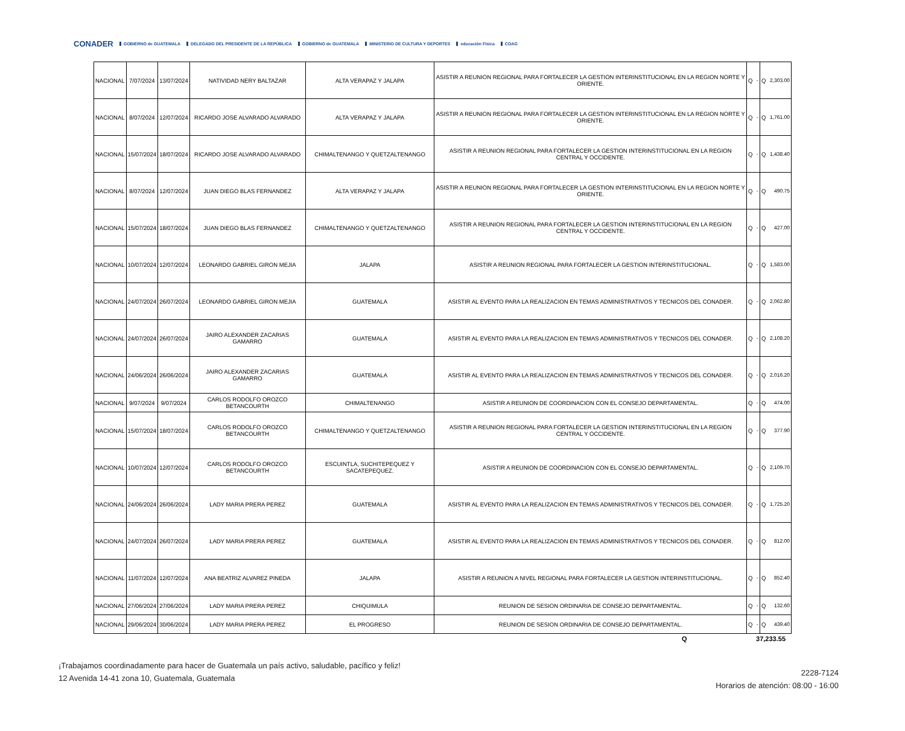CONADER GOBIERNO de GUATEMALA DELEGADO DEL PRESIDENTE DE LA REPÚBLICA GOBIERNO de GUATEMALA MINISTERIO DE CULTURA Y DEPORTES educación Física COAG
| NACIONAL | 7/07/2024 | 13/07/2024 | NATIVIDAD NERY BALTAZAR | ALTA VERAPAZ Y JALAPA | ASISTIR A REUNION REGIONAL PARA FORTALECER LA GESTION INTERINSTITUCIONAL EN LA REGION NORTE Y ORIENTE. | Q | - | Q | 2,303.00 |
| NACIONAL | 8/07/2024 | 12/07/2024 | RICARDO JOSE ALVARADO ALVARADO | ALTA VERAPAZ Y JALAPA | ASISTIR A REUNION REGIONAL PARA FORTALECER LA GESTION INTERINSTITUCIONAL EN LA REGION NORTE Y ORIENTE. | Q | - | Q | 1,761.00 |
| NACIONAL | 15/07/2024 | 18/07/2024 | RICARDO JOSE ALVARADO ALVARADO | CHIMALTENANGO Y QUETZALTENANGO | ASISTIR A REUNION REGIONAL PARA FORTALECER LA GESTION INTERINSTITUCIONAL EN LA REGION CENTRAL Y OCCIDENTE. | Q | - | Q | 1,438.40 |
| NACIONAL | 8/07/2024 | 12/07/2024 | JUAN DIEGO BLAS FERNANDEZ | ALTA VERAPAZ Y JALAPA | ASISTIR A REUNION REGIONAL PARA FORTALECER LA GESTION INTERINSTITUCIONAL EN LA REGION NORTE Y ORIENTE. | Q | - | Q | 490.75 |
| NACIONAL | 15/07/2024 | 18/07/2024 | JUAN DIEGO BLAS FERNANDEZ | CHIMALTENANGO Y QUETZALTENANGO | ASISTIR A REUNION REGIONAL PARA FORTALECER LA GESTION INTERINSTITUCIONAL EN LA REGION CENTRAL Y OCCIDENTE. | Q | - | Q | 427.00 |
| NACIONAL | 10/07/2024 | 12/07/2024 | LEONARDO GABRIEL GIRON MEJIA | JALAPA | ASISTIR A REUNION REGIONAL PARA FORTALECER LA GESTION INTERINSTITUCIONAL. | Q | - | Q | 1,583.00 |
| NACIONAL | 24/07/2024 | 26/07/2024 | LEONARDO GABRIEL GIRON MEJIA | GUATEMALA | ASISTIR AL EVENTO PARA LA REALIZACION EN TEMAS ADMINISTRATIVOS Y TECNICOS DEL CONADER. | Q | - | Q | 2,062.80 |
| NACIONAL | 24/07/2024 | 26/07/2024 | JAIRO ALEXANDER ZACARIAS GAMARRO | GUATEMALA | ASISTIR AL EVENTO PARA LA REALIZACION EN TEMAS ADMINISTRATIVOS Y TECNICOS DEL CONADER. | Q | - | Q | 2,108.20 |
| NACIONAL | 24/06/2024 | 26/06/2024 | JAIRO ALEXANDER ZACARIAS GAMARRO | GUATEMALA | ASISTIR AL EVENTO PARA LA REALIZACION EN TEMAS ADMINISTRATIVOS Y TECNICOS DEL CONADER. | Q | - | Q | 2,016.20 |
| NACIONAL | 9/07/2024 | 9/07/2024 | CARLOS RODOLFO OROZCO BETANCOURTH | CHIMALTENANGO | ASISTIR A REUNION DE COORDINACION CON EL CONSEJO DEPARTAMENTAL. | Q | - | Q | 474.00 |
| NACIONAL | 15/07/2024 | 18/07/2024 | CARLOS RODOLFO OROZCO BETANCOURTH | CHIMALTENANGO Y QUETZALTENANGO | ASISTIR A REUNION REGIONAL PARA FORTALECER LA GESTION INTERINSTITUCIONAL EN LA REGION CENTRAL Y OCCIDENTE. | Q | - | Q | 377.90 |
| NACIONAL | 10/07/2024 | 12/07/2024 | CARLOS RODOLFO OROZCO BETANCOURTH | ESCUINTLA, SUCHITEPEQUEZ Y SACATEPEQUEZ. | ASISTIR A REUNION DE COORDINACION CON EL CONSEJO DEPARTAMENTAL. | Q | - | Q | 2,109.70 |
| NACIONAL | 24/06/2024 | 26/06/2024 | LADY MARIA PRERA PEREZ | GUATEMALA | ASISTIR AL EVENTO PARA LA REALIZACION EN TEMAS ADMINISTRATIVOS Y TECNICOS DEL CONADER. | Q | - | Q | 1,725.20 |
| NACIONAL | 24/07/2024 | 26/07/2024 | LADY MARIA PRERA PEREZ | GUATEMALA | ASISTIR AL EVENTO PARA LA REALIZACION EN TEMAS ADMINISTRATIVOS Y TECNICOS DEL CONADER. | Q | - | Q | 812.00 |
| NACIONAL | 11/07/2024 | 12/07/2024 | ANA BEATRIZ ALVAREZ PINEDA | JALAPA | ASISTIR A REUNION A NIVEL REGIONAL PARA FORTALECER LA GESTION INTERINSTITUCIONAL. | Q | - | Q | 852.40 |
| NACIONAL | 27/06/2024 | 27/06/2024 | LADY MARIA PRERA PEREZ | CHIQUIMULA | REUNION DE SESION ORDINARIA DE CONSEJO DEPARTAMENTAL. | Q | - | Q | 132.60 |
| NACIONAL | 29/06/2024 | 30/06/2024 | LADY MARIA PRERA PEREZ | EL PROGRESO | REUNION DE SESION ORDINARIA DE CONSEJO DEPARTAMENTAL. | Q | - | Q | 439.40 |
Q 37,233.55
¡Trabajamos coordinadamente para hacer de Guatemala un país activo, saludable, pacífico y feliz!
12 Avenida 14-41 zona 10, Guatemala, Guatemala
2228-7124
Horarios de atención: 08:00 - 16:00